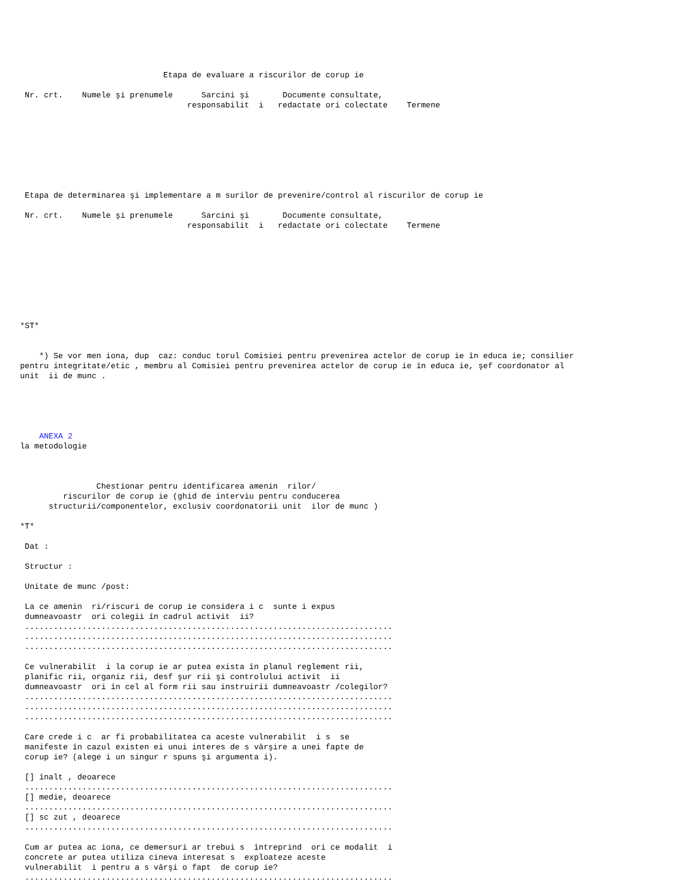Etapa de evaluare a riscurilor de corup ie

 Nr. crt.    Numele şi prenumele      Sarcini şi       Documente consultate,
                                   responsabilit  i   redactate ori colectate    Termene








 Etapa de determinarea şi implementare a m surilor de prevenire/control al riscurilor de corup ie

 Nr. crt.    Numele şi prenumele      Sarcini şi       Documente consultate,
                                   responsabilit  i   redactate ori colectate    Termene









*ST*


    *) Se vor men iona, dup  caz: conduc torul Comisiei pentru prevenirea actelor de corup ie în educa ie; consilier
pentru integritate/etic , membru al Comisiei pentru prevenirea actelor de corup ie în educa ie, şef coordonator al
unit  ii de munc .





    ANEXA 2
la metodologie



                Chestionar pentru identificarea amenin  rilor/
         riscurilor de corup ie (ghid de interviu pentru conducerea
      structurii/componentelor, exclusiv coordonatorii unit  ilor de munc )

*T*

 Dat :

 Structur :

 Unitate de munc /post:

 La ce amenin  ri/riscuri de corup ie considera i c  sunte i expus
 dumneavoastr  ori colegii în cadrul activit  ii?
 .............................................................................
 .............................................................................
 .............................................................................

 Ce vulnerabilit  i la corup ie ar putea exista în planul reglement rii,
 planific rii, organiz rii, desf şur rii şi controlului activit  ii
 dumneavoastr  ori în cel al form rii sau instruirii dumneavoastr /colegilor?
 .............................................................................
 .............................................................................
 .............................................................................

 Care crede i c  ar fi probabilitatea ca aceste vulnerabilit  i s  se
 manifeste în cazul existen ei unui interes de s vârşire a unei fapte de
 corup ie? (alege i un singur r spuns şi argumenta i).

 [] înalt , deoarece
 .............................................................................
 [] medie, deoarece
 .............................................................................
 [] sc zut , deoarece
 .............................................................................

 Cum ar putea ac iona, ce demersuri ar trebui s  întreprind  ori ce modalit  i
 concrete ar putea utiliza cineva interesat s  exploateze aceste
 vulnerabilit  i pentru a s vârşi o fapt  de corup ie?
 .............................................................................
 .............................................................................